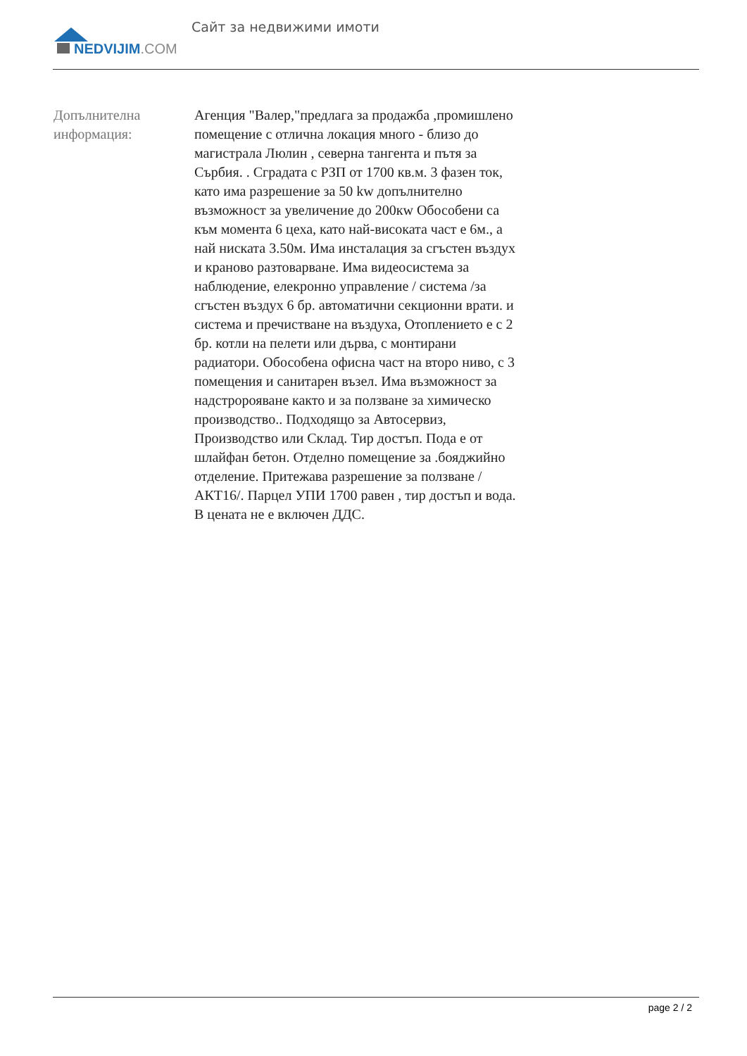NEDVIJIM.COM Сайт за недвижими имоти
Допълнителна информация:
Агенция "Валер,"предлага за продажба ,промишлено помещение с отлична локация много - близо до магистрала Люлин , северна тангента и пътя за Сърбия. . Сградата с РЗП от 1700 кв.м. 3 фазен ток, като има разрешение за 50 kw допълнително възможност за увеличение до 200кw Обособени са към момента 6 цеха, като най-високата част е 6м., а най ниската 3.50м. Има инсталация за сгъстен въздух и краново разтоварване. Има видеосистема за наблюдение, елекронно управление / система /за сгъстен въздух 6 бр. автоматични секционни врати. и система и пречистване на въздуха, Отоплението е с 2 бр. котли на пелети или дърва, с монтирани радиатори. Обособена офисна част на второ ниво, с 3 помещения и санитарен възел. Има възможност за надстророяване както и за ползване за химическо производство.. Подходящо за Автосервиз, Производство или Склад. Тир достъп. Пода е от шлайфан бетон. Отделно помещение за .бояджийно отделение. Притежава разрешение за ползване / АКТ16/. Парцел УПИ 1700 равен , тир достъп и вода. В цената не е включен ДДС.
page 2 / 2